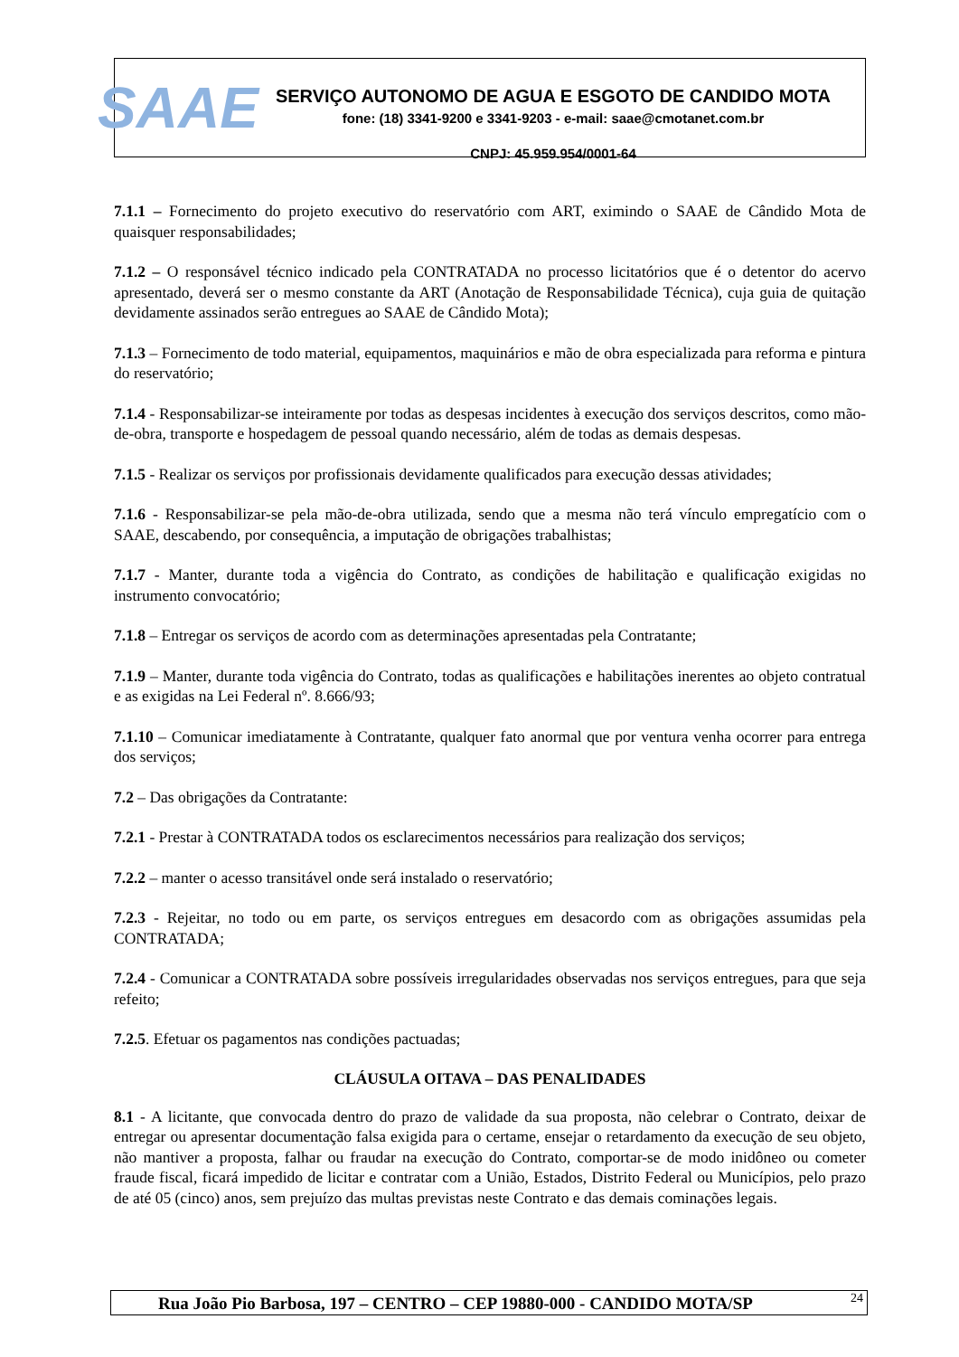SAAE
SERVIÇO AUTONOMO DE AGUA E ESGOTO DE CANDIDO MOTA
fone: (18) 3341-9200 e 3341-9203 - e-mail: saae@cmotanet.com.br
CNPJ: 45.959.954/0001-64
7.1.1 – Fornecimento do projeto executivo do reservatório com ART, eximindo o SAAE de Cândido Mota de quaisquer responsabilidades;
7.1.2 – O responsável técnico indicado pela CONTRATADA no processo licitatórios que é o detentor do acervo apresentado, deverá ser o mesmo constante da ART (Anotação de Responsabilidade Técnica), cuja guia de quitação devidamente assinados serão entregues ao SAAE de Cândido Mota);
7.1.3 – Fornecimento de todo material, equipamentos, maquinários e mão de obra especializada para reforma e pintura do reservatório;
7.1.4 - Responsabilizar-se inteiramente por todas as despesas incidentes à execução dos serviços descritos, como mão-de-obra, transporte e hospedagem de pessoal quando necessário, além de todas as demais despesas.
7.1.5 - Realizar os serviços por profissionais devidamente qualificados para execução dessas atividades;
7.1.6 - Responsabilizar-se pela mão-de-obra utilizada, sendo que a mesma não terá vínculo empregatício com o SAAE, descabendo, por consequência, a imputação de obrigações trabalhistas;
7.1.7 - Manter, durante toda a vigência do Contrato, as condições de habilitação e qualificação exigidas no instrumento convocatório;
7.1.8 – Entregar os serviços de acordo com as determinações apresentadas pela Contratante;
7.1.9 – Manter, durante toda vigência do Contrato, todas as qualificações e habilitações inerentes ao objeto contratual e as exigidas na Lei Federal nº. 8.666/93;
7.1.10 – Comunicar imediatamente à Contratante, qualquer fato anormal que por ventura venha ocorrer para entrega dos serviços;
7.2 – Das obrigações da Contratante:
7.2.1 - Prestar à CONTRATADA todos os esclarecimentos necessários para realização dos serviços;
7.2.2 – manter o acesso transitável onde será instalado o reservatório;
7.2.3 - Rejeitar, no todo ou em parte, os serviços entregues em desacordo com as obrigações assumidas pela CONTRATADA;
7.2.4 - Comunicar a CONTRATADA sobre possíveis irregularidades observadas nos serviços entregues, para que seja refeito;
7.2.5. Efetuar os pagamentos nas condições pactuadas;
CLÁUSULA OITAVA – DAS PENALIDADES
8.1 - A licitante, que convocada dentro do prazo de validade da sua proposta, não celebrar o Contrato, deixar de entregar ou apresentar documentação falsa exigida para o certame, ensejar o retardamento da execução de seu objeto, não mantiver a proposta, falhar ou fraudar na execução do Contrato, comportar-se de modo inidôneo ou cometer fraude fiscal, ficará impedido de licitar e contratar com a União, Estados, Distrito Federal ou Municípios, pelo prazo de até 05 (cinco) anos, sem prejuízo das multas previstas neste Contrato e das demais cominações legais.
Rua João Pio Barbosa, 197 – CENTRO – CEP 19880-000 - CANDIDO MOTA/SP 24